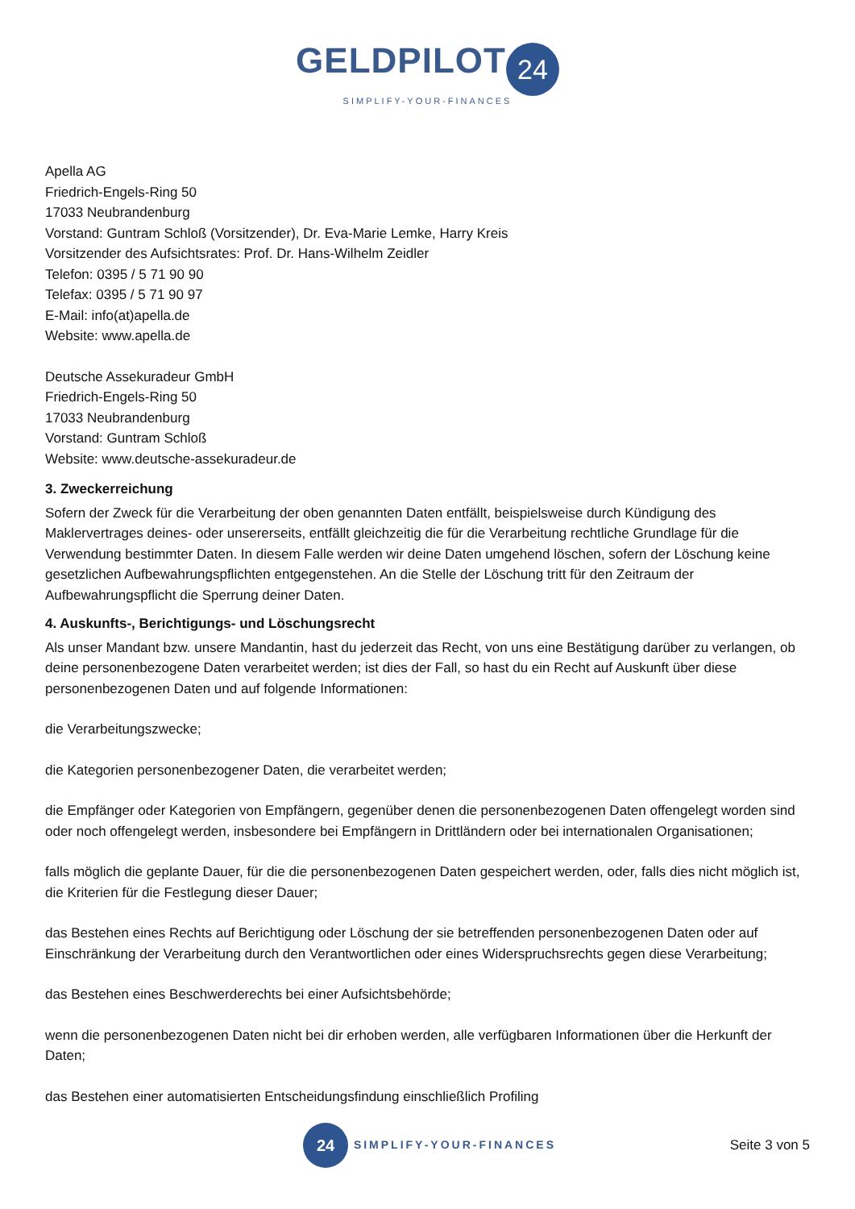GELDPILOT 24
SIMPLIFY-YOUR-FINANCES
Apella AG
Friedrich-Engels-Ring 50
17033 Neubrandenburg
Vorstand: Guntram Schloß (Vorsitzender), Dr. Eva-Marie Lemke, Harry Kreis
Vorsitzender des Aufsichtsrates: Prof. Dr. Hans-Wilhelm Zeidler
Telefon: 0395 / 5 71 90 90
Telefax: 0395 / 5 71 90 97
E-Mail: info(at)apella.de
Website: www.apella.de
Deutsche Assekuradeur GmbH
Friedrich-Engels-Ring 50
17033 Neubrandenburg
Vorstand: Guntram Schloß
Website: www.deutsche-assekuradeur.de
3. Zweckerreichung
Sofern der Zweck für die Verarbeitung der oben genannten Daten entfällt, beispielsweise durch Kündigung des Maklervertrages deines- oder unsererseits, entfällt gleichzeitig die für die Verarbeitung rechtliche Grundlage für die Verwendung bestimmter Daten. In diesem Falle werden wir deine Daten umgehend löschen, sofern der Löschung keine gesetzlichen Aufbewahrungspflichten entgegenstehen. An die Stelle der Löschung tritt für den Zeitraum der Aufbewahrungspflicht die Sperrung deiner Daten.
4. Auskunfts-, Berichtigungs- und Löschungsrecht
Als unser Mandant bzw. unsere Mandantin, hast du jederzeit das Recht, von uns eine Bestätigung darüber zu verlangen, ob deine personenbezogene Daten verarbeitet werden; ist dies der Fall, so hast du ein Recht auf Auskunft über diese personenbezogenen Daten und auf folgende Informationen:
die Verarbeitungszwecke;
die Kategorien personenbezogener Daten, die verarbeitet werden;
die Empfänger oder Kategorien von Empfängern, gegenüber denen die personenbezogenen Daten offengelegt worden sind oder noch offengelegt werden, insbesondere bei Empfängern in Drittländern oder bei internationalen Organisationen;
falls möglich die geplante Dauer, für die die personenbezogenen Daten gespeichert werden, oder, falls dies nicht möglich ist, die Kriterien für die Festlegung dieser Dauer;
das Bestehen eines Rechts auf Berichtigung oder Löschung der sie betreffenden personenbezogenen Daten oder auf Einschränkung der Verarbeitung durch den Verantwortlichen oder eines Widerspruchsrechts gegen diese Verarbeitung;
das Bestehen eines Beschwerderechts bei einer Aufsichtsbehörde;
wenn die personenbezogenen Daten nicht bei dir erhoben werden, alle verfügbaren Informationen über die Herkunft der Daten;
das Bestehen einer automatisierten Entscheidungsfindung einschließlich Profiling
24 SIMPLIFY-YOUR-FINANCES
Seite 3 von 5